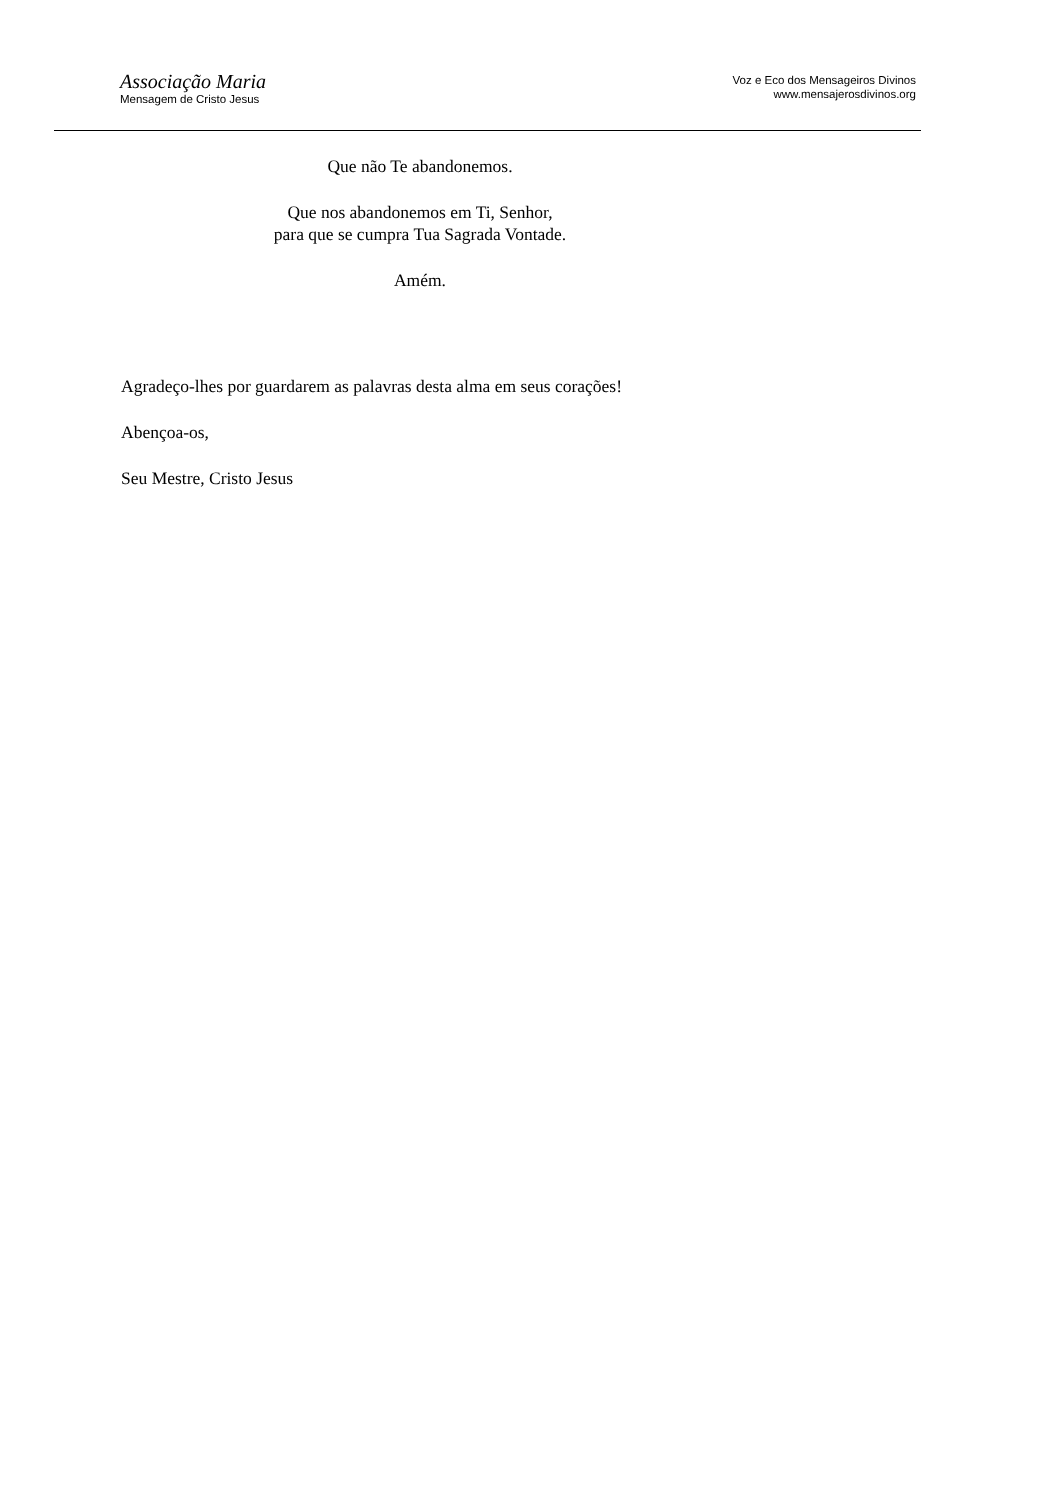Associação Maria
Mensagem de Cristo Jesus
Voz e Eco dos Mensageiros Divinos
www.mensajerosdivinos.org
Que não Te abandonemos.
Que nos abandonemos em Ti, Senhor,
para que se cumpra Tua Sagrada Vontade.
Amém.
Agradeço-lhes por guardarem as palavras desta alma em seus corações!
Abençoa-os,
Seu Mestre, Cristo Jesus